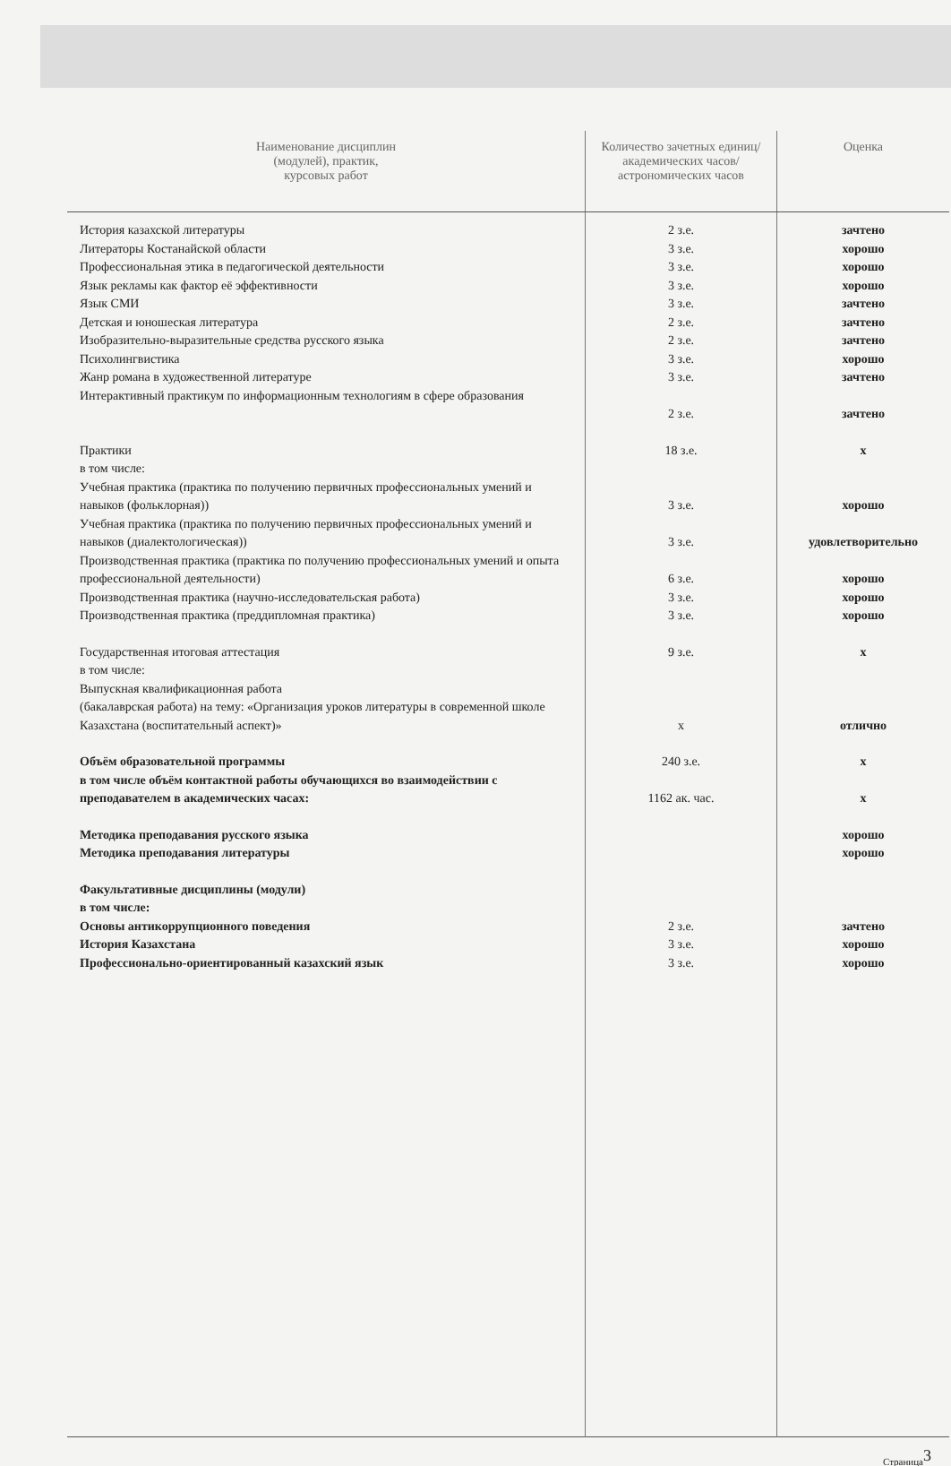| Наименование дисциплин (модулей), практик, курсовых работ | Количество зачетных единиц/академических часов/астрономических часов | Оценка |
| --- | --- | --- |
| История казахской литературы Литераторы Костанайской области Профессиональная этика в педагогической деятельности Язык рекламы как фактор её эффективности Язык СМИ Детская и юношеская литература Изобразительно-выразительные средства русского языка Психолингвистика Жанр романа в художественной литературе Интерактивный практикум по информационным технологиям в сфере образования | 2 з.е. 3 з.е. 3 з.е. 3 з.е. 3 з.е. 2 з.е. 2 з.е. 3 з.е. 3 з.е. 2 з.е. | зачтено хорошо хорошо хорошо зачтено зачтено зачтено хорошо зачтено зачтено |
| Практики в том числе: Учебная практика (практика по получению первичных профессиональных умений и навыков (фольклорная)) Учебная практика (практика по получению первичных профессиональных умений и навыков (диалектологическая)) Производственная практика (практика по получению профессиональных умений и опыта профессиональной деятельности) Производственная практика (научно-исследовательская работа) Производственная практика (преддипломная практика) | 18 з.е. 3 з.е. 3 з.е. 6 з.е. 3 з.е. 3 з.е. | x хорошо удовлетворительно хорошо хорошо хорошо |
| Государственная итоговая аттестация в том числе: Выпускная квалификационная работа (бакалаврская работа) на тему: «Организация уроков литературы в современной школе Казахстана (воспитательный аспект)» | 9 з.е. x | x отлично |
| Объём образовательной программы в том числе объём контактной работы обучающихся во взаимодействии с преподавателем в академических часах: | 240 з.е. 1162 ак. час. | x x |
| Методика преподавания русского языка Методика преподавания литературы | | хорошо хорошо |
| Факультативные дисциплины (модули) в том числе: Основы антикоррупционного поведения История Казахстана Профессионально-ориентированный казахский язык | 2 з.е. 3 з.е. 3 з.е. | зачтено хорошо хорошо |
Страница<sup>3</sup>